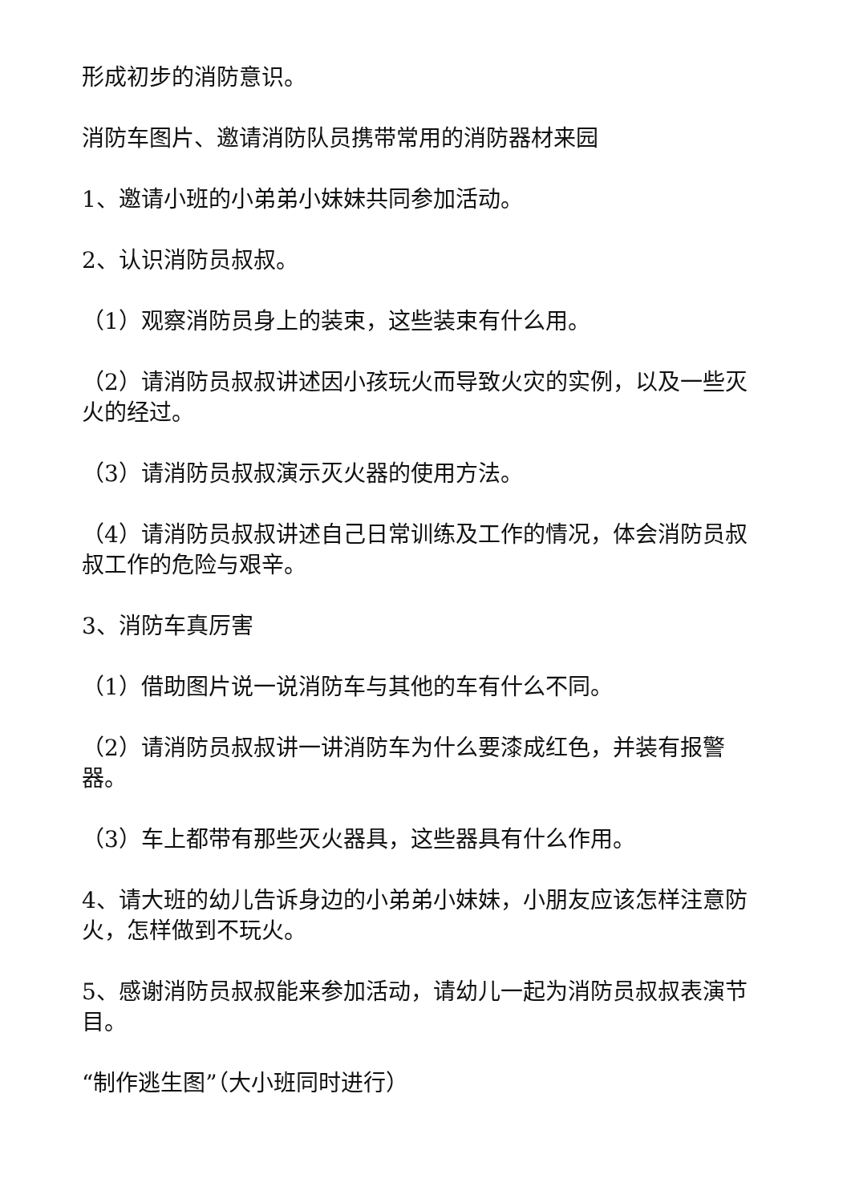形成初步的消防意识。
消防车图片、邀请消防队员携带常用的消防器材来园
1、邀请小班的小弟弟小妹妹共同参加活动。
2、认识消防员叔叔。
（1）观察消防员身上的装束，这些装束有什么用。
（2）请消防员叔叔讲述因小孩玩火而导致火灾的实例，以及一些灭火的经过。
（3）请消防员叔叔演示灭火器的使用方法。
（4）请消防员叔叔讲述自己日常训练及工作的情况，体会消防员叔叔工作的危险与艰辛。
3、消防车真厉害
（1）借助图片说一说消防车与其他的车有什么不同。
（2）请消防员叔叔讲一讲消防车为什么要漆成红色，并装有报警器。
（3）车上都带有那些灭火器具，这些器具有什么作用。
4、请大班的幼儿告诉身边的小弟弟小妹妹，小朋友应该怎样注意防火，怎样做到不玩火。
5、感谢消防员叔叔能来参加活动，请幼儿一起为消防员叔叔表演节目。
“制作逃生图”（大小班同时进行）